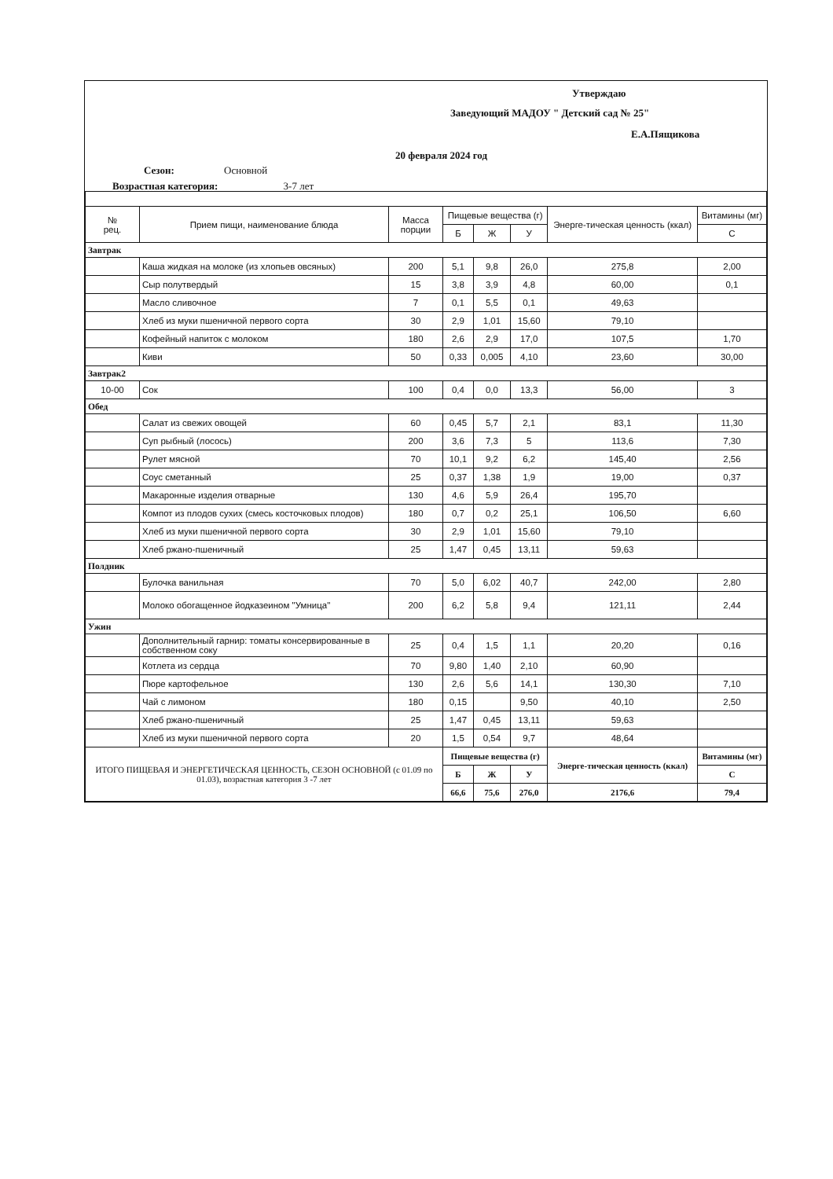Утверждаю
Заведующий МАДОУ " Детский сад № 25"
Е.А.Пящикова
20 февраля 2024 год
Сезон: Основной
Возрастная категория: 3-7 лет
| № рец. | Прием пищи, наименование блюда | Масса порции | Пищевые вещества (г) | | | Энерге-тическая ценность (ккал) | Витамины (мг) |
| --- | --- | --- | --- | --- | --- | --- | --- |
| | | | Б | Ж | У | | С |
| Завтрак | | | | | | | |
| | Каша жидкая на молоке (из хлопьев овсяных) | 200 | 5,1 | 9,8 | 26,0 | 275,8 | 2,00 |
| | Сыр полутвердый | 15 | 3,8 | 3,9 | 4,8 | 60,00 | 0,1 |
| | Масло сливочное | 7 | 0,1 | 5,5 | 0,1 | 49,63 | |
| | Хлеб из муки пшеничной первого сорта | 30 | 2,9 | 1,01 | 15,60 | 79,10 | |
| | Кофейный напиток с молоком | 180 | 2,6 | 2,9 | 17,0 | 107,5 | 1,70 |
| | Киви | 50 | 0,33 | 0,005 | 4,10 | 23,60 | 30,00 |
| Завтрак2 | | | | | | | |
| 10-00 | Сок | 100 | 0,4 | 0,0 | 13,3 | 56,00 | 3 |
| Обед | | | | | | | |
| | Салат из свежих овощей | 60 | 0,45 | 5,7 | 2,1 | 83,1 | 11,30 |
| | Суп рыбный (лосось) | 200 | 3,6 | 7,3 | 5 | 113,6 | 7,30 |
| | Рулет мясной | 70 | 10,1 | 9,2 | 6,2 | 145,40 | 2,56 |
| | Соус сметанный | 25 | 0,37 | 1,38 | 1,9 | 19,00 | 0,37 |
| | Макаронные изделия отварные | 130 | 4,6 | 5,9 | 26,4 | 195,70 | |
| | Компот из плодов сухих (смесь косточковых плодов) | 180 | 0,7 | 0,2 | 25,1 | 106,50 | 6,60 |
| | Хлеб из муки пшеничной первого сорта | 30 | 2,9 | 1,01 | 15,60 | 79,10 | |
| | Хлеб ржано-пшеничный | 25 | 1,47 | 0,45 | 13,11 | 59,63 | |
| Полдник | | | | | | | |
| | Булочка ванильная | 70 | 5,0 | 6,02 | 40,7 | 242,00 | 2,80 |
| | Молоко обогащенное йодказеином "Умница" | 200 | 6,2 | 5,8 | 9,4 | 121,11 | 2,44 |
| Ужин | | | | | | | |
| | Дополнительный гарнир: томаты консервированные в собственном соку | 25 | 0,4 | 1,5 | 1,1 | 20,20 | 0,16 |
| | Котлета из сердца | 70 | 9,80 | 1,40 | 2,10 | 60,90 | |
| | Пюре картофельное | 130 | 2,6 | 5,6 | 14,1 | 130,30 | 7,10 |
| | Чай с лимоном | 180 | 0,15 | | 9,50 | 40,10 | 2,50 |
| | Хлеб ржано-пшеничный | 25 | 1,47 | 0,45 | 13,11 | 59,63 | |
| | Хлеб из муки пшеничной первого сорта | 20 | 1,5 | 0,54 | 9,7 | 48,64 | |
| ИТОГО ПИЩЕВАЯ И ЭНЕРГЕТИЧЕСКАЯ ЦЕННОСТЬ, СЕЗОН ОСНОВНОЙ (с 01.09 по 01.03), возрастная категория 3 -7 лет | | | Пищевые вещества (г) | | | Энерге-тическая ценность (ккал) | Витамины (мг) |
| | | | Б | Ж | У | | С |
| | | | 66,6 | 75,6 | 276,0 | 2176,6 | 79,4 |